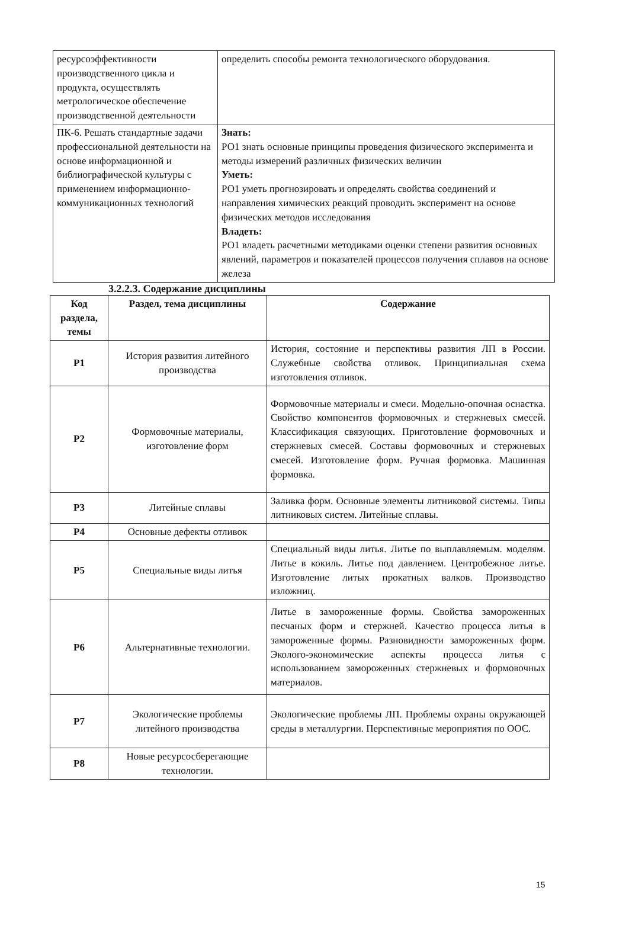| ресурсоэффективности производственного цикла и продукта, осуществлять метрологическое обеспечение производственной деятельности | определить способы ремонта технологического оборудования. |
| ПК-6. Решать стандартные задачи профессиональной деятельности на основе информационной и библиографической культуры с применением информационно-коммуникационных технологий | Знать: РО1 знать основные принципы проведения физического эксперимента и методы измерений различных физических величин Уметь: РО1 уметь прогнозировать и определять свойства соединений и направления химических реакций проводить эксперимент на основе физических методов исследования Владеть: РО1 владеть расчетными методиками оценки степени развития основных явлений, параметров и показателей процессов получения сплавов на основе железа |
3.2.2.3. Содержание дисциплины
| Код раздела, темы | Раздел, тема дисциплины | Содержание |
| --- | --- | --- |
| Р1 | История развития литейного производства | История, состояние и перспективы развития ЛП в России. Служебные свойства отливок. Принципиальная схема изготовления отливок. |
| Р2 | Формовочные материалы, изготовление форм | Формовочные материалы и смеси. Модельно-опочная оснастка. Свойство компонентов формовочных и стержневых смесей. Классификация связующих. Приготовление формовочных и стержневых смесей. Составы формовочных и стержневых смесей. Изготовление форм. Ручная формовка. Машинная формовка. |
| Р3 | Литейные сплавы | Заливка форм. Основные элементы литниковой системы. Типы литниковых систем. Литейные сплавы. |
| Р4 | Основные дефекты отливок | |
| Р5 | Специальные виды литья | Специальный виды литья. Литье по выплавляемым. моделям. Литье в кокиль. Литье под давлением. Центробежное литье. Изготовление литых прокатных валков. Производство изложниц. |
| Р6 | Альтернативные технологии. | Литье в замороженные формы. Свойства замороженных песчаных форм и стержней. Качество процесса литья в замороженные формы. Разновидности замороженных форм. Эколого-экономические аспекты процесса литья с использованием замороженных стержневых и формовочных материалов. |
| Р7 | Экологические проблемы литейного производства | Экологические проблемы ЛП. Проблемы охраны окружающей среды в металлургии. Перспективные мероприятия по ООС. |
| Р8 | Новые ресурсосберегающие технологии. | |
15